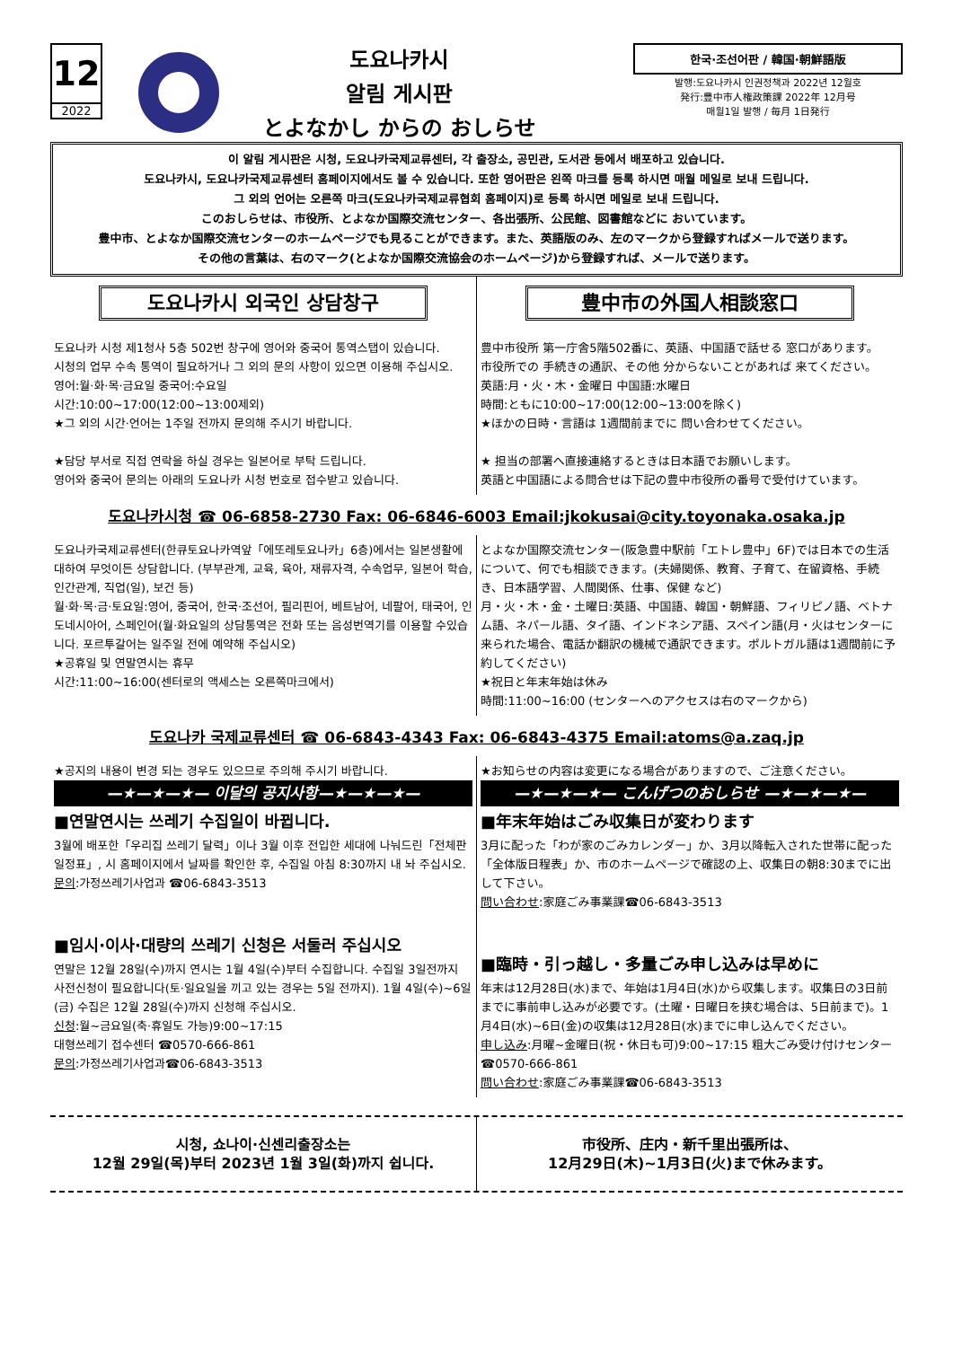12
2022
도요나카시
알림 게시판
とよなかし からの おしらせ
한국·조선어판 / 韓国·朝鮮語版
발행:도요나카시 인권정책과 2022년 12월호
発行:豊中市人権政策課 2022年 12月号
매월1일 발행 / 毎月 1日発行
이 알림 게시판은 시청, 도요나카국제교류센터, 각 출장소, 공민관, 도서관 등에서 배포하고 있습니다.
도요나카시, 도요나카국제교류센터 홈페이지에서도 볼 수 있습니다. 또한 영어판은 왼쪽 마크를 등록 하시면 매월 메일로 보내 드립니다.
그 외의 언어는 오른쪽 마크(도요나카국제교류협회 홈페이지)로 등록 하시면 메일로 보내 드립니다.
このおしらせは、市役所、とよなか国際交流センター、各出張所、公民館、図書館などに おいています。
豊中市、とよなか国際交流センターのホームページでも見ることができます。また、英語版のみ、左のマークから登録すればメールで送ります。
その他の言葉は、右のマーク(とよなか国際交流協会のホームページ)から登録すれば、メールで送ります。
도요나카시 외국인 상담창구
도요나카 시청 제1청사 5층 502번 창구에 영어와 중국어 통역스탭이 있습니다.
시청의 업무 수속 통역이 필요하거나 그 외의 문의 사항이 있으면 이용해 주십시오.
영어:월·화·목·금요일 중국어:수요일
시간:10:00~17:00(12:00~13:00제외)
★그 외의 시간·언어는 1주일 전까지 문의해 주시기 바랍니다.
★담당 부서로 직접 연락을 하실 경우는 일본어로 부탁 드립니다.
영어와 중국어 문의는 아래의 도요나카 시청 번호로 접수받고 있습니다.
豊中市の外国人相談窓口
豊中市役所 第一庁舎5階502番に、英語、中国語で話せる 窓口があります。
市役所での 手続きの通訳、その他 分からないことがあれば 来てください。
英語:月・火・木・金曜日 中国語:水曜日
時間:ともに10:00~17:00(12:00~13:00を除く)
★ほかの日時・言語は 1週間前までに 問い合わせてください。
★ 担当の部署へ直接連絡するときは日本語でお願いします。
英語と中国語による問合せは下記の豊中市役所の番号で受付けています。
도요나카시청 ☎ 06-6858-2730 Fax: 06-6846-6003 Email:jkokusai@city.toyonaka.osaka.jp
도요나카국제교류센터(한큐토요나카역앞「에또레토요나카」6층)에서는 일본생활에 대하여 무엇이든 상담합니다. (부부관계, 교육, 육아, 재류자격, 수속업무, 일본어 학습, 인간관계, 직업(일), 보건 등)
월·화·목·금·토요일:영어, 중국어, 한국·조선어, 필리핀어, 베트남어, 네팔어, 태국어, 인도네시아어, 스페인어(월·화요일의 상담통역은 전화 또는 음성번역기를 이용할 수있습니다. 포르투갈어는 일주일 전에 예약해 주십시오)
★공휴일 및 연말연시는 휴무
시간:11:00~16:00(센터로의 액세스는 오른쪽마크에서)
とよなか国際交流センター(阪急豊中駅前「エトレ豊中」6F)では日本での生活について、何でも相談できます。(夫婦関係、教育、子育て、在留資格、手続き、日本語学習、人間関係、仕事、保健 など)
月・火・木・金・土曜日:英語、中国語、韓国・朝鮮語、フィリピノ語、ベトナム語、ネパール語、タイ語、インドネシア語、スペイン語(月・火はセンターに来られた場合、電話か翻訳の機械で通訳できます。ポルトガル語は1週間前に予約してください)
★祝日と年末年始は休み
時間:11:00~16:00 (センターへのアクセスは右のマークから)
도요나카 국제교류센터 ☎ 06-6843-4343 Fax: 06-6843-4375 Email:atoms@a.zaq.jp
★공지의 내용이 변경 되는 경우도 있으므로 주의해 주시기 바랍니다.
—★—★—★— 이달의 공지사항—★—★—★—
■연말연시는 쓰레기 수집일이 바뀝니다.
3월에 배포한「우리집 쓰레기 달력」이나 3월 이후 전입한 세대에 나눠드린「전체판 일정표」, 시 홈페이지에서 날짜를 확인한 후, 수집일 아침 8:30까지 내 놔 주십시오.
문의:가정쓰레기사업과 ☎06-6843-3513
■임시·이사·대량의 쓰레기 신청은 서둘러 주십시오
연말은 12월 28일(수)까지 연시는 1월 4일(수)부터 수집합니다. 수집일 3일전까지 사전신청이 필요합니다(토·일요일을 끼고 있는 경우는 5일 전까지). 1월 4일(수)~6일(금) 수집은 12월 28일(수)까지 신청해 주십시오.
신청:월~금요일(축·휴일도 가능)9:00~17:15
대형쓰레기 접수센터 ☎0570-666-861
문의:가정쓰레기사업과☎06-6843-3513
★お知らせの内容は変更になる場合がありますので、ご注意ください。
—★—★—★— こんげつのおしらせ —★—★—★—
■年末年始はごみ収集日が変わります
3月に配った「わが家のごみカレンダー」か、3月以降転入された世帯に配った「全体版日程表」か、市のホームページで確認の上、収集日の朝8:30までに出して下さい。
問い合わせ:家庭ごみ事業課☎06-6843-3513
■臨時・引っ越し・多量ごみ申し込みは早めに
年末は12月28日(水)まで、年始は1月4日(水)から収集します。収集日の3日前までに事前申し込みが必要です。(土曜・日曜日を挟む場合は、5日前まで)。1月4日(水)~6日(金)の収集は12月28日(水)までに申し込んでください。
申し込み:月曜~金曜日(祝・休日も可)9:00~17:15 粗大ごみ受け付けセンター ☎0570-666-861
問い合わせ:家庭ごみ事業課☎06-6843-3513
시청, 쇼나이·신센리출장소는
12월 29일(목)부터 2023년 1월 3일(화)까지 쉽니다.
市役所、庄内・新千里出張所は、
12月29日(木)~1月3日(火)まで休みます。